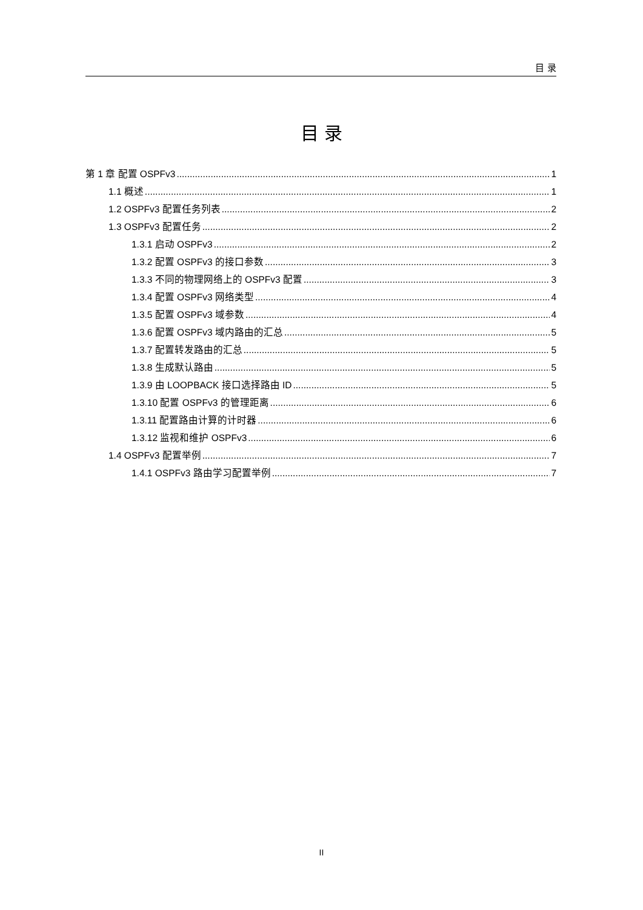目 录
目 录
第 1 章 配置 OSPFv3 1
1.1 概述 1
1.2 OSPFv3 配置任务列表 2
1.3 OSPFv3 配置任务 2
1.3.1 启动 OSPFv3 2
1.3.2 配置 OSPFv3 的接口参数 3
1.3.3 不同的物理网络上的 OSPFv3 配置 3
1.3.4 配置 OSPFv3 网络类型 4
1.3.5 配置 OSPFv3 域参数 4
1.3.6 配置 OSPFv3 域内路由的汇总 5
1.3.7 配置转发路由的汇总 5
1.3.8 生成默认路由 5
1.3.9 由 LOOPBACK 接口选择路由 ID 5
1.3.10 配置 OSPFv3 的管理距离 6
1.3.11 配置路由计算的计时器 6
1.3.12 监视和维护 OSPFv3 6
1.4 OSPFv3 配置举例 7
1.4.1 OSPFv3 路由学习配置举例 7
II